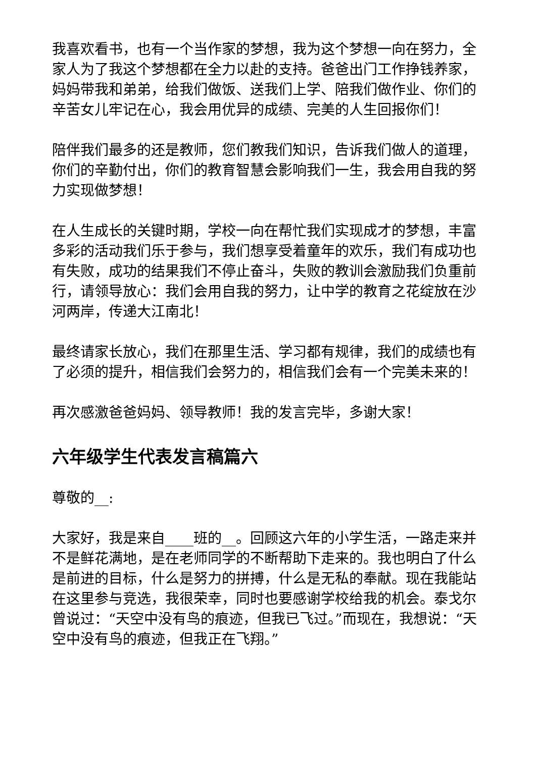我喜欢看书，也有一个当作家的梦想，我为这个梦想一向在努力，全家人为了我这个梦想都在全力以赴的支持。爸爸出门工作挣钱养家，妈妈带我和弟弟，给我们做饭、送我们上学、陪我们做作业、你们的辛苦女儿牢记在心，我会用优异的成绩、完美的人生回报你们！
陪伴我们最多的还是教师，您们教我们知识，告诉我们做人的道理，你们的辛勤付出，你们的教育智慧会影响我们一生，我会用自我的努力实现做梦想！
在人生成长的关键时期，学校一向在帮忙我们实现成才的梦想，丰富多彩的活动我们乐于参与，我们想享受着童年的欢乐，我们有成功也有失败，成功的结果我们不停止奋斗，失败的教训会激励我们负重前行，请领导放心：我们会用自我的努力，让中学的教育之花绽放在沙河两岸，传递大江南北！
最终请家长放心，我们在那里生活、学习都有规律，我们的成绩也有了必须的提升，相信我们会努力的，相信我们会有一个完美未来的！
再次感激爸爸妈妈、领导教师！我的发言完毕，多谢大家！
六年级学生代表发言稿篇六
尊敬的__:
大家好，我是来自____班的__。回顾这六年的小学生活，一路走来并不是鲜花满地，是在老师同学的不断帮助下走来的。我也明白了什么是前进的目标，什么是努力的拼搏，什么是无私的奉献。现在我能站在这里参与竞选，我很荣幸，同时也要感谢学校给我的机会。泰戈尔曾说过：“天空中没有鸟的痕迹，但我已飞过。”而现在，我想说：“天空中没有鸟的痕迹，但我正在飞翔。”